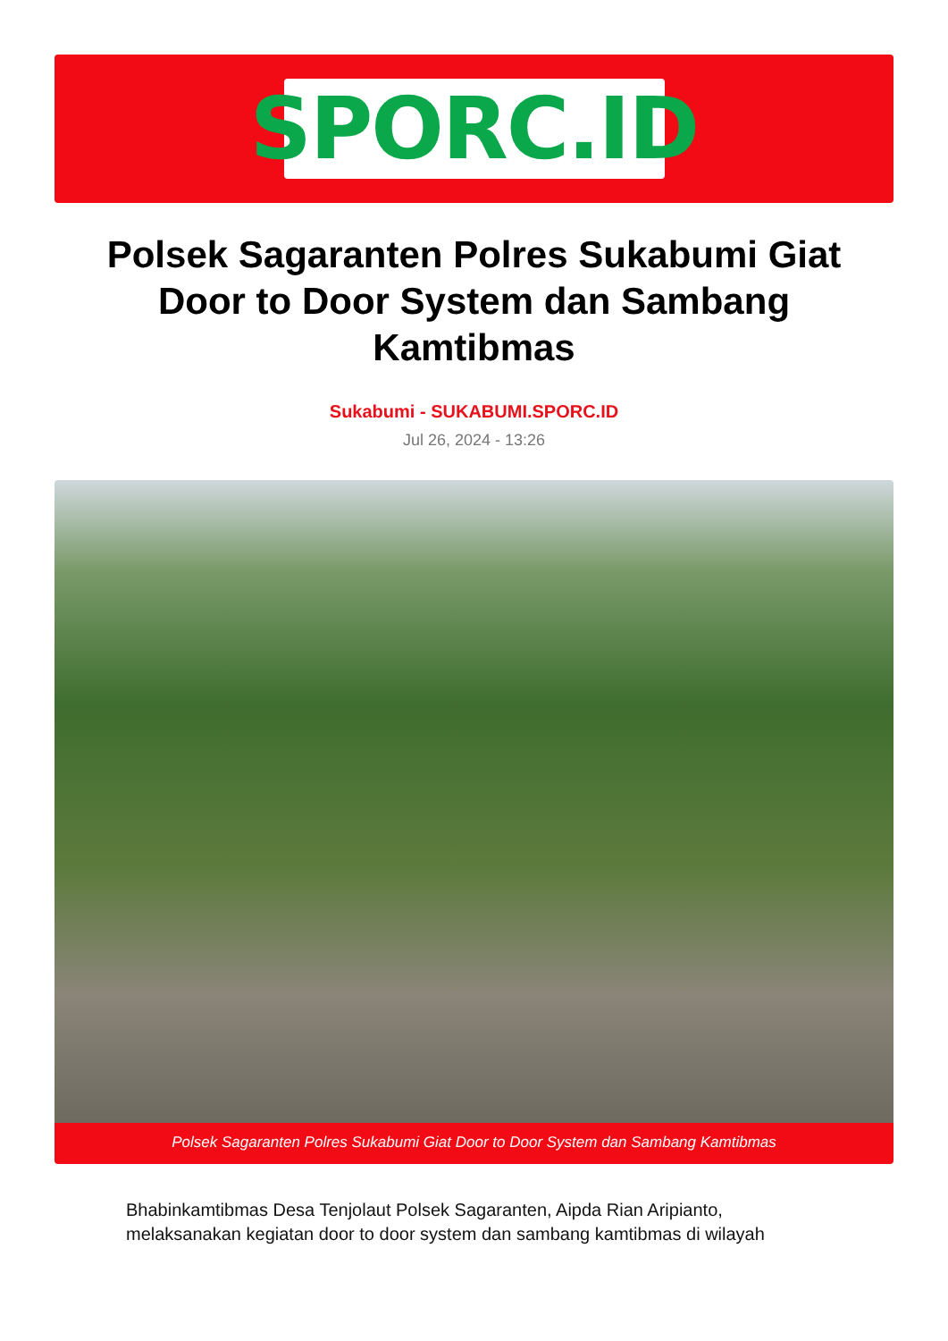SPORC.ID
Polsek Sagaranten Polres Sukabumi Giat Door to Door System dan Sambang Kamtibmas
Sukabumi - SUKABUMI.SPORC.ID
Jul 26, 2024 - 13:26
Polsek Sagaranten Polres Sukabumi Giat Door to Door System dan Sambang Kamtibmas
Bhabinkamtibmas Desa Tenjolaut Polsek Sagaranten, Aipda Rian Aripianto, melaksanakan kegiatan door to door system dan sambang kamtibmas di wilayah